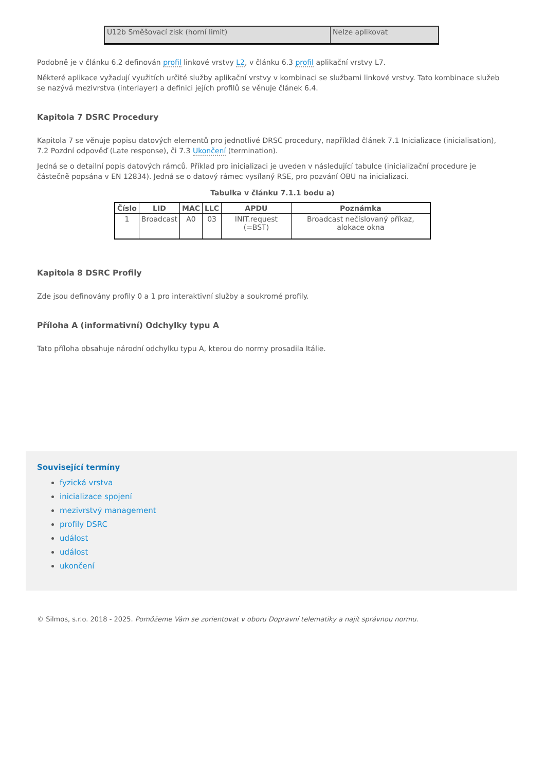| U12b Směšovací zisk (horní limit) | Nelze aplikovat |
Podobně je v článku 6.2 definován profil linkové vrstvy L2, v článku 6.3 profil aplikační vrstvy L7.
Některé aplikace vyžadují využitích určité služby aplikační vrstvy v kombinaci se službami linkové vrstvy. Tato kombinace služeb se nazývá mezivrstva (interlayer) a definici jejích profilů se věnuje článek 6.4.
Kapitola 7 DSRC Procedury
Kapitola 7 se věnuje popisu datových elementů pro jednotlivé DRSC procedury, například článek 7.1 Inicializace (inicialisation), 7.2 Pozdní odpověď (Late response), či 7.3 Ukončení (termination).
Jedná se o detailní popis datových rámců. Příklad pro inicializaci je uveden v následující tabulce (inicializační procedure je částečně popsána v EN 12834). Jedná se o datový rámec vysílaný RSE, pro pozvání OBU na inicializaci.
Tabulka v článku 7.1.1 bodu a)
| Číslo | LID | MAC | LLC | APDU | Poznámka |
| --- | --- | --- | --- | --- | --- |
| 1 | Broadcast | A0 | 03 | INIT.request (=BST) | Broadcast nečíslovaný příkaz, alokace okna |
Kapitola 8 DSRC Profily
Zde jsou definovány profily 0 a 1 pro interaktivní služby a soukromé profily.
Příloha A (informativní) Odchylky typu A
Tato příloha obsahuje národní odchylku typu A, kterou do normy prosadila Itálie.
Související termíny
fyzická vrstva
inicializace spojení
mezivrstvý management
profily DSRC
událost
událost
ukončení
© Silmos, s.r.o. 2018 - 2025. Pomůžeme Vám se zorientovat v oboru Dopravní telematiky a najít správnou normu.